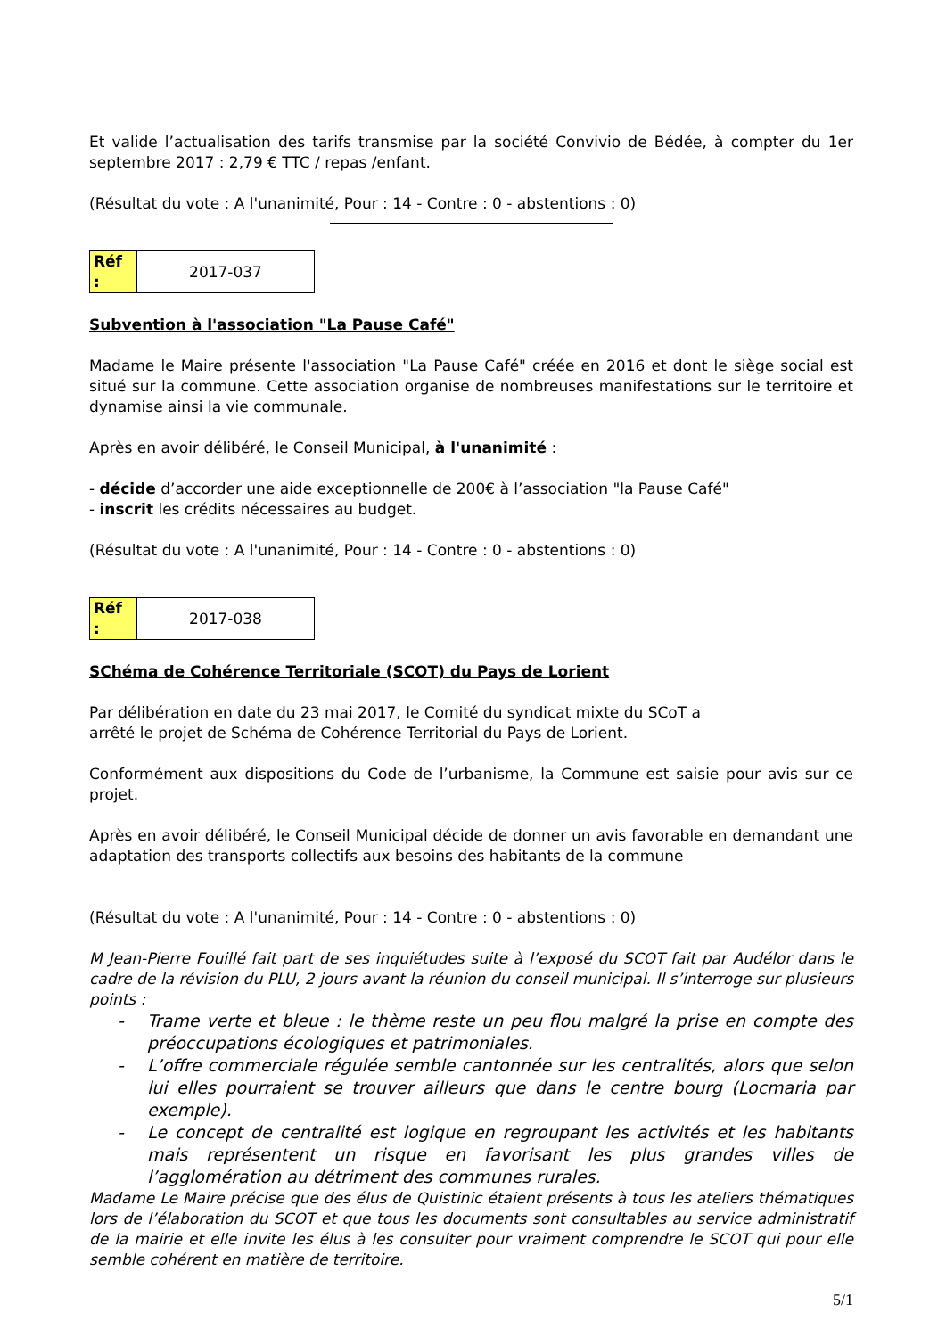Et valide l’actualisation des tarifs transmise par la société Convivio de Bédée, à compter du 1er septembre 2017 : 2,79 € TTC / repas /enfant.
(Résultat du vote : A l'unanimité, Pour : 14 - Contre : 0 - abstentions : 0)
| Réf : | 2017-037 |
Subvention à l'association "La Pause Café"
Madame le Maire présente l'association "La Pause Café" créée en 2016 et dont le siège social est situé sur la commune. Cette association organise de nombreuses manifestations sur le territoire et dynamise ainsi la vie communale.
Après en avoir délibéré, le Conseil Municipal, à l'unanimité :
- décide d’accorder une aide exceptionnelle de 200€ à l’association "la Pause Café"
- inscrit les crédits nécessaires au budget.
(Résultat du vote : A l'unanimité, Pour : 14 - Contre : 0 - abstentions : 0)
| Réf : | 2017-038 |
SChéma de Cohérence Territoriale (SCOT) du Pays de Lorient
Par délibération en date du 23 mai 2017, le Comité du syndicat mixte du SCoT a
arrêté le projet de Schéma de Cohérence Territorial du Pays de Lorient.
Conformément aux dispositions du Code de l’urbanisme, la Commune est saisie pour avis sur ce projet.
Après en avoir délibéré, le Conseil Municipal décide de donner un avis favorable en demandant une adaptation des transports collectifs aux besoins des habitants de la commune
(Résultat du vote : A l'unanimité, Pour : 14 - Contre : 0 - abstentions : 0)
M Jean-Pierre Fouillé fait part de ses inquiétudes suite à l’exposé du SCOT fait par Audélor dans le cadre de la révision du PLU, 2 jours avant la réunion du conseil municipal. Il s’interroge sur plusieurs points :
- Trame verte et bleue : le thème reste un peu flou malgré la prise en compte des préoccupations écologiques et patrimoniales.
- L’offre commerciale régulée semble cantonnée sur les centralités, alors que selon lui elles pourraient se trouver ailleurs que dans le centre bourg (Locmaria par exemple).
- Le concept de centralité est logique en regroupant les activités et les habitants mais représentent un risque en favorisant les plus grandes villes de l’agglomération au détriment des communes rurales.
Madame Le Maire précise que des élus de Quistinic étaient présents à tous les ateliers thématiques lors de l’élaboration du SCOT et que tous les documents sont consultables au service administratif de la mairie et elle invite les élus à les consulter pour vraiment comprendre le SCOT qui pour elle semble cohérent en matière de territoire.
5/1